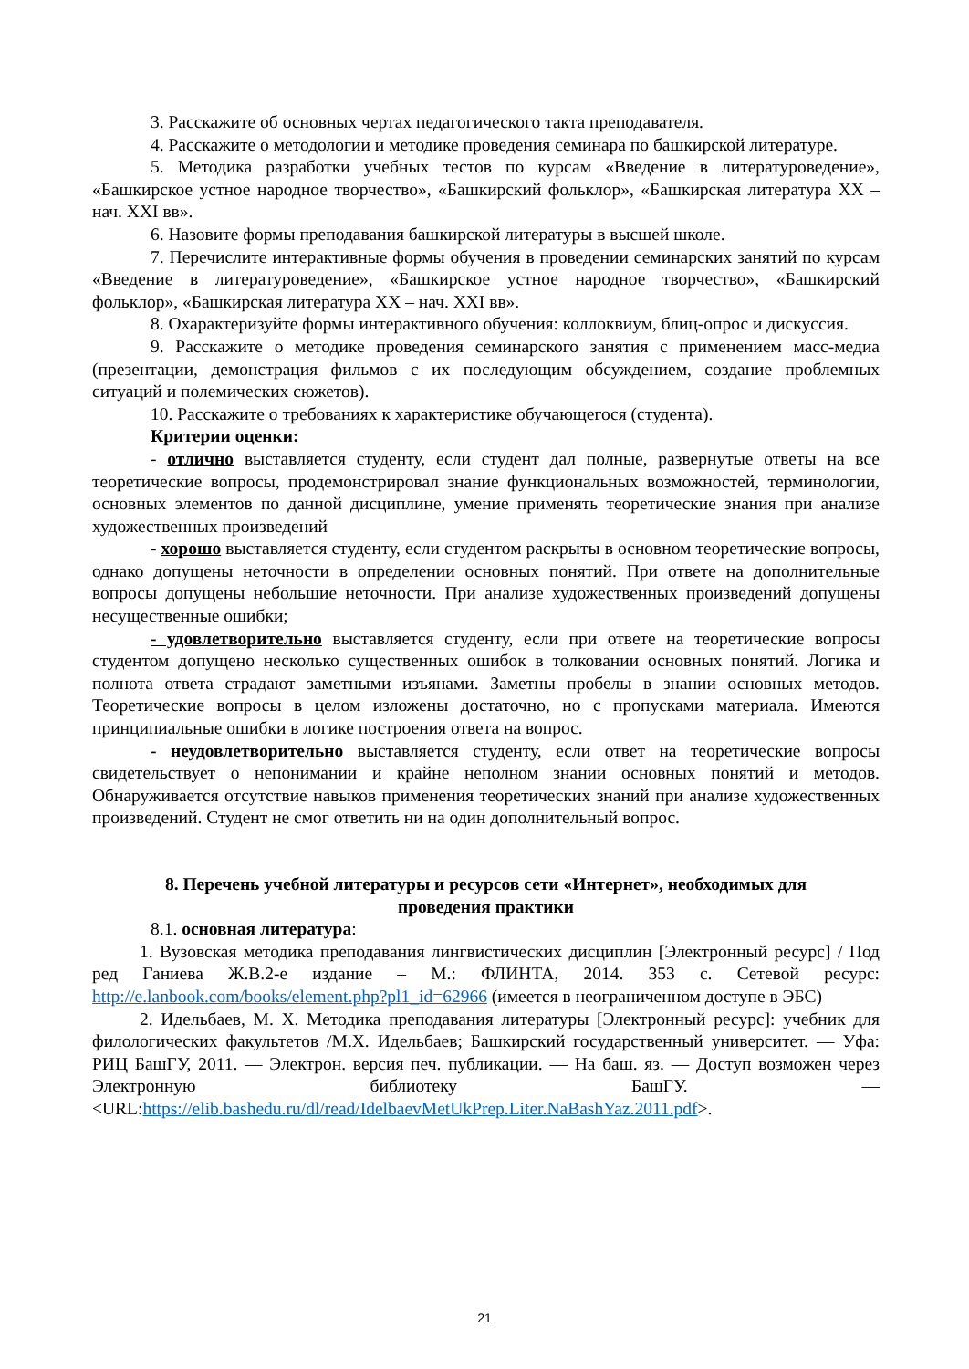3. Расскажите об основных чертах педагогического такта преподавателя.
4. Расскажите о методологии и методике проведения семинара по башкирской литературе.
5. Методика разработки учебных тестов по курсам «Введение в литературоведение», «Башкирское устное народное творчество», «Башкирский фольклор», «Башкирская литература XX – нач. XXI вв».
6. Назовите формы преподавания башкирской литературы в высшей школе.
7. Перечислите интерактивные формы обучения в проведении семинарских занятий по курсам «Введение в литературоведение», «Башкирское устное народное творчество», «Башкирский фольклор», «Башкирская литература XX – нач. XXI вв».
8. Охарактеризуйте формы интерактивного обучения: коллоквиум, блиц-опрос и дискуссия.
9. Расскажите о методике проведения семинарского занятия с применением масс-медиа (презентации, демонстрация фильмов с их последующим обсуждением, создание проблемных ситуаций и полемических сюжетов).
10. Расскажите о требованиях к характеристике обучающегося (студента).
Критерии оценки:
- отлично выставляется студенту, если студент дал полные, развернутые ответы на все теоретические вопросы, продемонстрировал знание функциональных возможностей, терминологии, основных элементов по данной дисциплине, умение применять теоретические знания при анализе художественных произведений
- хорошо выставляется студенту, если студентом раскрыты в основном теоретические вопросы, однако допущены неточности в определении основных понятий. При ответе на дополнительные вопросы допущены небольшие неточности. При анализе художественных произведений допущены несущественные ошибки;
- удовлетворительно выставляется студенту, если при ответе на теоретические вопросы студентом допущено несколько существенных ошибок в толковании основных понятий. Логика и полнота ответа страдают заметными изъянами. Заметны пробелы в знании основных методов. Теоретические вопросы в целом изложены достаточно, но с пропусками материала. Имеются принципиальные ошибки в логике построения ответа на вопрос.
- неудовлетворительно выставляется студенту, если ответ на теоретические вопросы свидетельствует о непонимании и крайне неполном знании основных понятий и методов. Обнаруживается отсутствие навыков применения теоретических знаний при анализе художественных произведений. Студент не смог ответить ни на один дополнительный вопрос.
8. Перечень учебной литературы и ресурсов сети «Интернет», необходимых для
проведения практики
8.1. основная литература:
1. Вузовская методика преподавания лингвистических дисциплин [Электронный ресурс] / Под ред Ганиева Ж.В.2-е издание – М.: ФЛИНТА, 2014. 353 с. Сетевой ресурс: http://e.lanbook.com/books/element.php?pl1_id=62966 (имеется в неограниченном доступе в ЭБС)
2. Идельбаев, М. Х. Методика преподавания литературы [Электронный ресурс]: учебник для филологических факультетов /М.Х. Идельбаев; Башкирский государственный университет. — Уфа: РИЦ БашГУ, 2011. — Электрон. версия печ. публикации. — На баш. яз. — Доступ возможен через Электронную библиотеку БашГУ. — <URL:https://elib.bashedu.ru/dl/read/IdelbaevMetUkPrep.Liter.NaBashYaz.2011.pdf>.
21